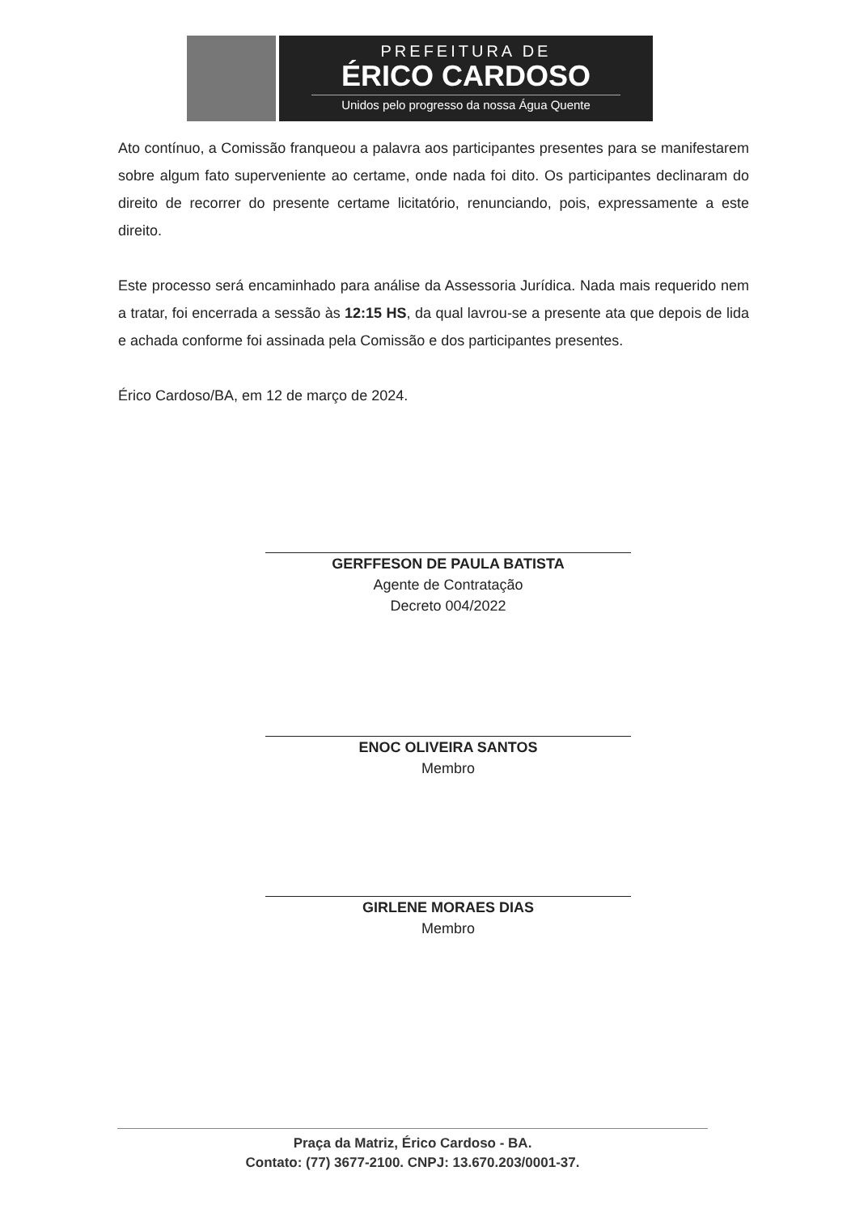PREFEITURA DE
ÉRICO CARDOSO
Unidos pelo progresso da nossa Água Quente
Ato contínuo, a Comissão franqueou a palavra aos participantes presentes para se manifestarem sobre algum fato superveniente ao certame, onde nada foi dito. Os participantes declinaram do direito de recorrer do presente certame licitatório, renunciando, pois, expressamente a este direito.
Este processo será encaminhado para análise da Assessoria Jurídica. Nada mais requerido nem a tratar, foi encerrada a sessão às 12:15 HS, da qual lavrou-se a presente ata que depois de lida e achada conforme foi assinada pela Comissão e dos participantes presentes.
Érico Cardoso/BA, em 12 de março de 2024.
GERFFESON DE PAULA BATISTA
Agente de Contratação
Decreto 004/2022
ENOC OLIVEIRA SANTOS
Membro
GIRLENE MORAES DIAS
Membro
Praça da Matriz, Érico Cardoso - BA.
Contato: (77) 3677-2100. CNPJ: 13.670.203/0001-37.